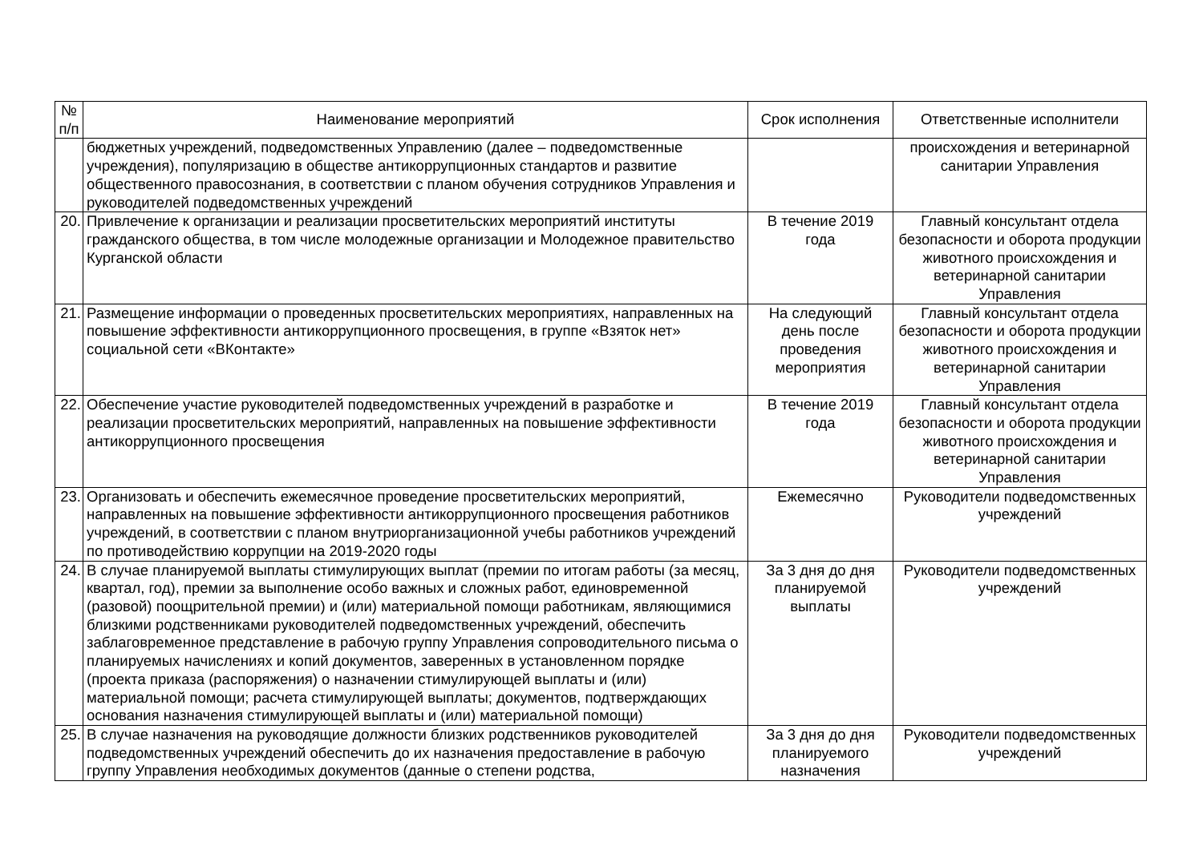| № п/п | Наименование мероприятий | Срок исполнения | Ответственные исполнители |
| --- | --- | --- | --- |
| | бюджетных учреждений, подведомственных Управлению (далее – подведомственные учреждения), популяризацию в обществе антикоррупционных стандартов и развитие общественного правосознания, в соответствии с планом обучения сотрудников Управления и руководителей подведомственных учреждений | | происхождения и ветеринарной санитарии Управления |
| 20. | Привлечение к организации и реализации просветительских мероприятий институты гражданского общества, в том числе молодежные организации и Молодежное правительство Курганской области | В течение 2019 года | Главный консультант отдела безопасности и оборота продукции животного происхождения и ветеринарной санитарии Управления |
| 21. | Размещение информации о проведенных просветительских мероприятиях, направленных на повышение эффективности антикоррупционного просвещения, в группе «Взяток нет» социальной сети «ВКонтакте» | На следующий день после проведения мероприятия | Главный консультант отдела безопасности и оборота продукции животного происхождения и ветеринарной санитарии Управления |
| 22. | Обеспечение участие руководителей подведомственных учреждений в разработке и реализации просветительских мероприятий, направленных на повышение эффективности антикоррупционного просвещения | В течение 2019 года | Главный консультант отдела безопасности и оборота продукции животного происхождения и ветеринарной санитарии Управления |
| 23. | Организовать и обеспечить ежемесячное проведение просветительских мероприятий, направленных на повышение эффективности антикоррупционного просвещения работников учреждений, в соответствии с планом внутриорганизационной учебы работников учреждений по противодействию коррупции на 2019-2020 годы | Ежемесячно | Руководители подведомственных учреждений |
| 24. | В случае планируемой выплаты стимулирующих выплат (премии по итогам работы (за месяц, квартал, год), премии за выполнение особо важных и сложных работ, единовременной (разовой) поощрительной премии) и (или) материальной помощи работникам, являющимися близкими родственниками руководителей подведомственных учреждений, обеспечить заблаговременное представление в рабочую группу Управления сопроводительного письма о планируемых начислениях и копий документов, заверенных в установленном порядке (проекта приказа (распоряжения) о назначении стимулирующей выплаты и (или) материальной помощи; расчета стимулирующей выплаты; документов, подтверждающих основания назначения стимулирующей выплаты и (или) материальной помощи) | За 3 дня до дня планируемой выплаты | Руководители подведомственных учреждений |
| 25. | В случае назначения на руководящие должности близких родственников руководителей подведомственных учреждений обеспечить до их назначения предоставление в рабочую группу Управления необходимых документов (данные о степени родства, | За 3 дня до дня планируемого назначения | Руководители подведомственных учреждений |